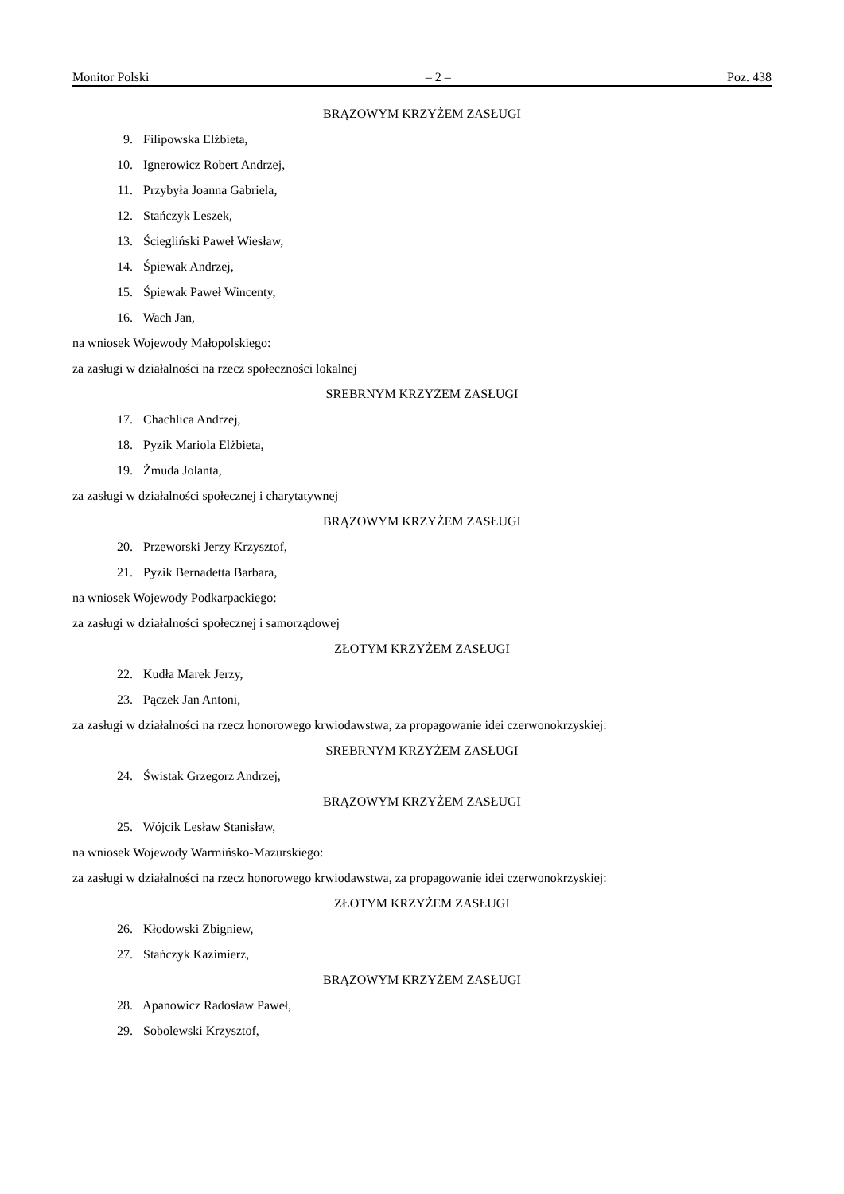Monitor Polski – 2 – Poz. 438
BRĄZOWYM KRZYŻEM ZASŁUGI
9. Filipowska Elżbieta,
10. Ignerowicz Robert Andrzej,
11. Przybyła Joanna Gabriela,
12. Stańczyk Leszek,
13. Ściegliński Paweł Wiesław,
14. Śpiewak Andrzej,
15. Śpiewak Paweł Wincenty,
16. Wach Jan,
na wniosek Wojewody Małopolskiego:
za zasługi w działalności na rzecz społeczności lokalnej
SREBRNYM KRZYŻEM ZASŁUGI
17. Chachlica Andrzej,
18. Pyzik Mariola Elżbieta,
19. Żmuda Jolanta,
za zasługi w działalności społecznej i charytatywnej
BRĄZOWYM KRZYŻEM ZASŁUGI
20. Przeworski Jerzy Krzysztof,
21. Pyzik Bernadetta Barbara,
na wniosek Wojewody Podkarpackiego:
za zasługi w działalności społecznej i samorządowej
ZŁOTYM KRZYŻEM ZASŁUGI
22. Kudła Marek Jerzy,
23. Pączek Jan Antoni,
za zasługi w działalności na rzecz honorowego krwiodawstwa, za propagowanie idei czerwonokrzyskiej:
SREBRNYM KRZYŻEM ZASŁUGI
24. Świstak Grzegorz Andrzej,
BRĄZOWYM KRZYŻEM ZASŁUGI
25. Wójcik Lesław Stanisław,
na wniosek Wojewody Warmińsko-Mazurskiego:
za zasługi w działalności na rzecz honorowego krwiodawstwa, za propagowanie idei czerwonokrzyskiej:
ZŁOTYM KRZYŻEM ZASŁUGI
26. Kłodowski Zbigniew,
27. Stańczyk Kazimierz,
BRĄZOWYM KRZYŻEM ZASŁUGI
28. Apanowicz Radosław Paweł,
29. Sobolewski Krzysztof,